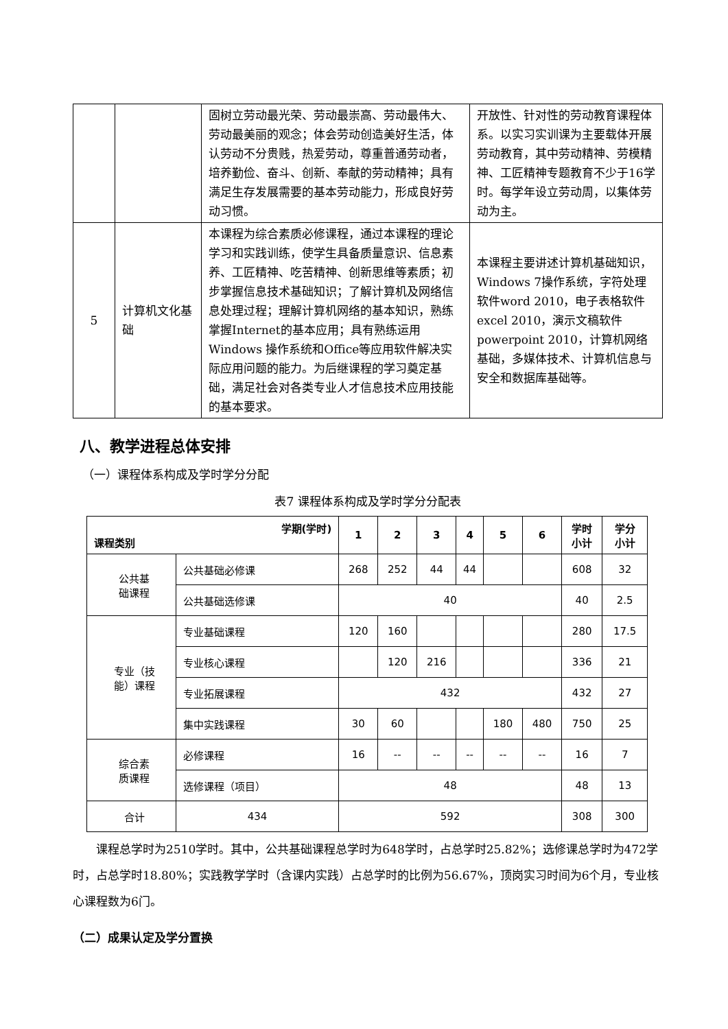| | | 固树立劳动最光荣、劳动最崇高、劳动最伟大、劳动最美丽的观念；体会劳动创造美好生活，体认劳动不分贵贱，热爱劳动，尊重普通劳动者，培养勤俭、奋斗、创新、奉献的劳动精神；具有满足生存发展需要的基本劳动能力，形成良好劳动习惯。 | 开放性、针对性的劳动教育课程体系。以实习实训课为主要载体开展劳动教育，其中劳动精神、劳模精神、工匠精神专题教育不少于16学时。每学年设立劳动周，以集体劳动为主。 |
| 5 | 计算机文化基础 | 本课程为综合素质必修课程，通过本课程的理论学习和实践训练，使学生具备质量意识、信息素养、工匠精神、吃苦精神、创新思维等素质；初步掌握信息技术基础知识；了解计算机及网络信息处理过程；理解计算机网络的基本知识，熟练掌握Internet的基本应用；具有熟练运用Windows 操作系统和Office等应用软件解决实际应用问题的能力。为后继课程的学习奠定基础，满足社会对各类专业人才信息技术应用技能的基本要求。 | 本课程主要讲述计算机基础知识，Windows 7操作系统，字符处理软件word 2010，电子表格软件excel 2010，演示文稿软件powerpoint 2010，计算机网络基础，多媒体技术、计算机信息与安全和数据库基础等。 |
八、教学进程总体安排
（一）课程体系构成及学时学分分配
表7 课程体系构成及学时学分分配表
| 学期(学时) 课程类别 | | 1 | 2 | 3 | 4 | 5 | 6 | 学时 小计 | 学分 小计 |
| --- | --- | --- | --- | --- | --- | --- | --- | --- | --- |
| 公共基 础课程 | 公共基础必修课 | 268 | 252 | 44 | 44 | | | 608 | 32 |
| | 公共基础选修课 | 40 | | | | | | 40 | 2.5 |
| 专业（技 能）课程 | 专业基础课程 | 120 | 160 | | | | | 280 | 17.5 |
| | 专业核心课程 | | 120 | 216 | | | | 336 | 21 |
| | 专业拓展课程 | 432 | | | | | | 432 | 27 |
| | 集中实践课程 | 30 | 60 | | | 180 | 480 | 750 | 25 |
| 综合素 质课程 | 必修课程 | 16 | -- | -- | -- | -- | -- | 16 | 7 |
| | 选修课程（项目） | 48 | | | | | | 48 | 13 |
| 合计 | 434 | 592 | | | | | | 308 | 300 |
课程总学时为2510学时。其中，公共基础课程总学时为648学时，占总学时25.82%；选修课总学时为472学时，占总学时18.80%；实践教学学时（含课内实践）占总学时的比例为56.67%，顶岗实习时间为6个月，专业核心课程数为6门。
（二）成果认定及学分置换